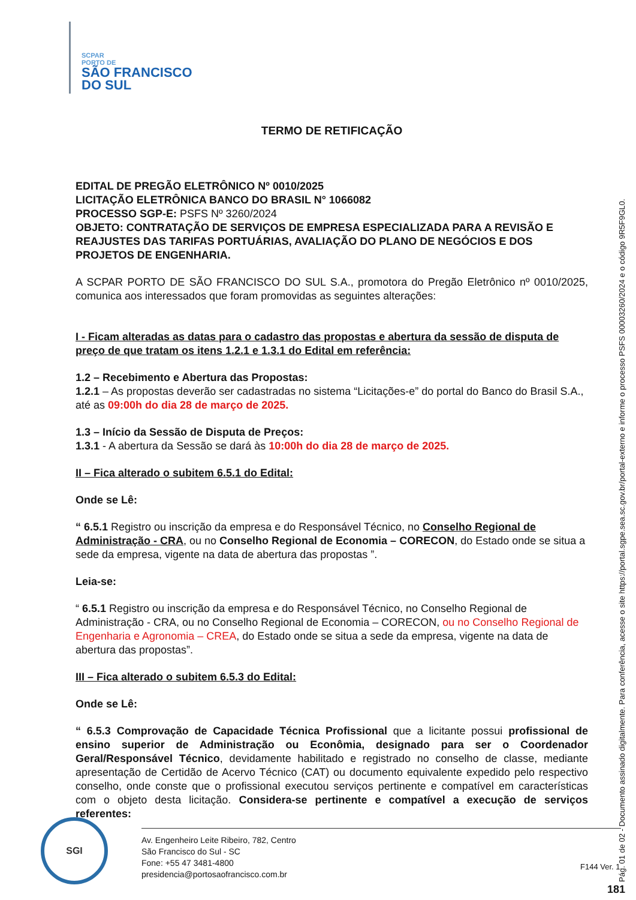SCPAR
PORTO DE
SÃO FRANCISCO
DO SUL
TERMO DE RETIFICAÇÃO
EDITAL DE PREGÃO ELETRÔNICO Nº 0010/2025
LICITAÇÃO ELETRÔNICA BANCO DO BRASIL N° 1066082
PROCESSO SGP-E: PSFS Nº 3260/2024
OBJETO: CONTRATAÇÃO DE SERVIÇOS DE EMPRESA ESPECIALIZADA PARA A REVISÃO E REAJUSTES DAS TARIFAS PORTUÁRIAS, AVALIAÇÃO DO PLANO DE NEGÓCIOS E DOS PROJETOS DE ENGENHARIA.
A SCPAR PORTO DE SÃO FRANCISCO DO SUL S.A., promotora do Pregão Eletrônico nº 0010/2025, comunica aos interessados que foram promovidas as seguintes alterações:
I - Ficam alteradas as datas para o cadastro das propostas e abertura da sessão de disputa de preço de que tratam os itens 1.2.1 e 1.3.1 do Edital em referência:
1.2 – Recebimento e Abertura das Propostas:
1.2.1 – As propostas deverão ser cadastradas no sistema “Licitações-e” do portal do Banco do Brasil S.A., até as 09:00h do dia 28 de março de 2025.
1.3 – Início da Sessão de Disputa de Preços:
1.3.1 - A abertura da Sessão se dará às 10:00h do dia 28 de março de 2025.
II – Fica alterado o subitem 6.5.1 do Edital:
Onde se Lê:
“ 6.5.1 Registro ou inscrição da empresa e do Responsável Técnico, no Conselho Regional de Administração - CRA, ou no Conselho Regional de Economia – CORECON, do Estado onde se situa a sede da empresa, vigente na data de abertura das propostas ”.
Leia-se:
“ 6.5.1 Registro ou inscrição da empresa e do Responsável Técnico, no Conselho Regional de Administração - CRA, ou no Conselho Regional de Economia – CORECON, ou no Conselho Regional de Engenharia e Agronomia – CREA, do Estado onde se situa a sede da empresa, vigente na data de abertura das propostas”.
III – Fica alterado o subitem 6.5.3 do Edital:
Onde se Lê:
“ 6.5.3 Comprovação de Capacidade Técnica Profissional que a licitante possui profissional de ensino superior de Administração ou Econômia, designado para ser o Coordenador Geral/Responsável Técnico, devidamente habilitado e registrado no conselho de classe, mediante apresentação de Certidão de Acervo Técnico (CAT) ou documento equivalente expedido pelo respectivo conselho, onde conste que o profissional executou serviços pertinente e compatível em características com o objeto desta licitação. Considera-se pertinente e compatível a execução de serviços referentes:
Pág. 01 de 02 - Documento assinado digitalmente. Para conferência, acesse o site https://portal.sgpe.sea.sc.gov.br/portal-externo e informe o processo PSFS 00003260/2024 e o código 9R5F9GL0.
SGI
Av. Engenheiro Leite Ribeiro, 782, Centro
São Francisco do Sul - SC
Fone: +55 47 3481-4800
presidencia@portosaofrancisco.com.br
F144 Ver. 1
181